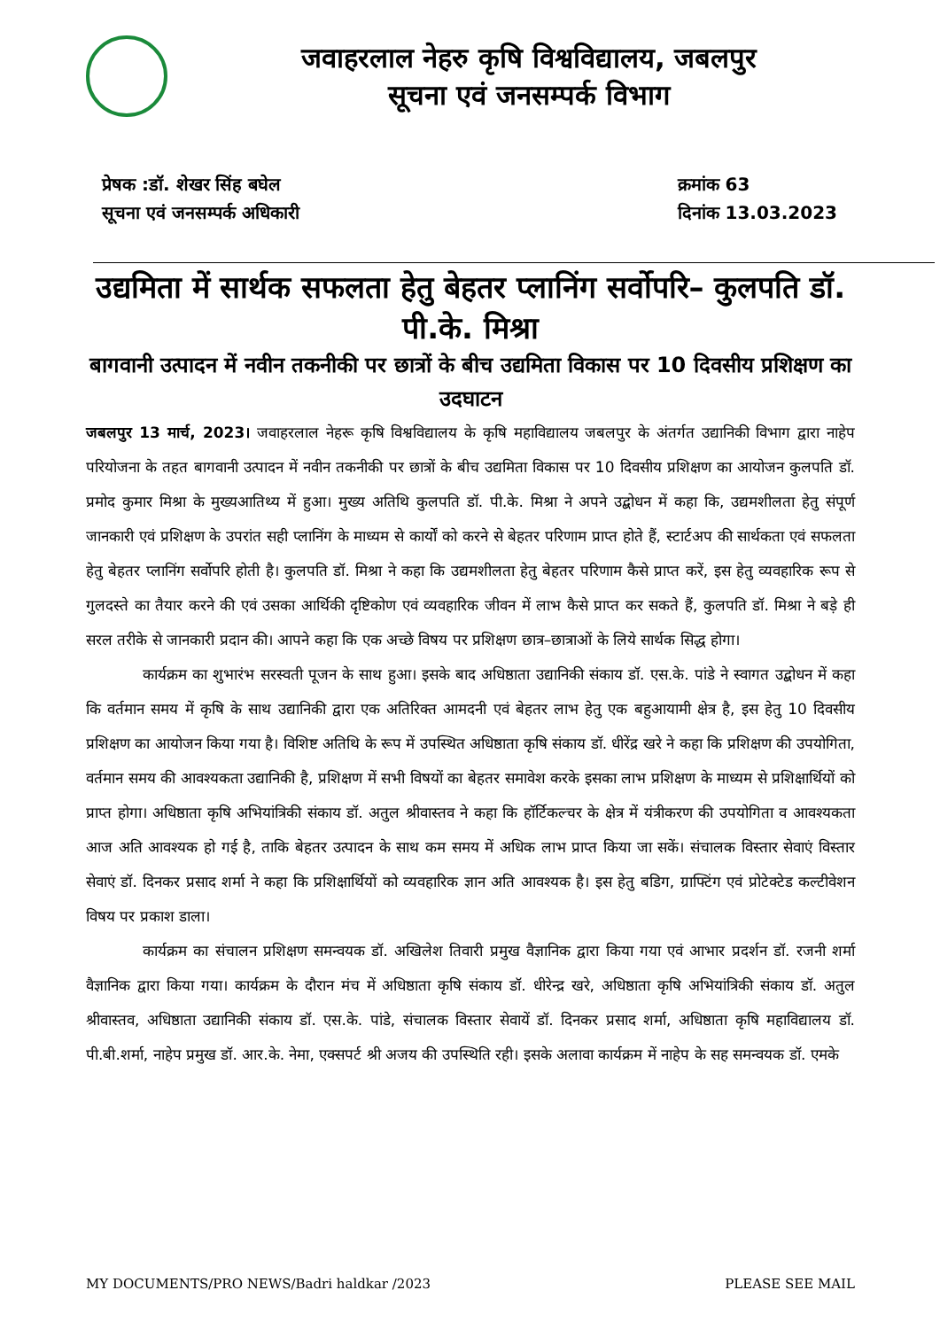जवाहरलाल नेहरु कृषि विश्वविद्यालय, जबलपुर
सूचना एवं जनसम्पर्क विभाग
प्रेषक :डॉ. शेखर सिंह बघेल
सूचना एवं जनसम्पर्क अधिकारी
क्रमांक 63
दिनांक 13.03.2023
उद्यमिता में सार्थक सफलता हेतु बेहतर प्लानिंग सर्वोपरि– कुलपति डॉ. पी.के. मिश्रा
बागवानी उत्पादन में नवीन तकनीकी पर छात्रों के बीच उद्यमिता विकास पर 10 दिवसीय प्रशिक्षण का उदघाटन
जबलपुर 13 मार्च, 2023। जवाहरलाल नेहरू कृषि विश्वविद्यालय के कृषि महाविद्यालय जबलपुर के अंतर्गत उद्यानिकी विभाग द्वारा नाहेप परियोजना के तहत बागवानी उत्पादन में नवीन तकनीकी पर छात्रों के बीच उद्यमिता विकास पर 10 दिवसीय प्रशिक्षण का आयोजन कुलपति डॉ. प्रमोद कुमार मिश्रा के मुख्यआतिथ्य में हुआ। मुख्य अतिथि कुलपति डॉ. पी.के. मिश्रा ने अपने उद्बोधन में कहा कि, उद्यमशीलता हेतु संपूर्ण जानकारी एवं प्रशिक्षण के उपरांत सही प्लानिंग के माध्यम से कार्यों को करने से बेहतर परिणाम प्राप्त होते हैं, स्टार्टअप की सार्थकता एवं सफलता हेतु बेहतर प्लानिंग सर्वोपरि होती है। कुलपति डॉ. मिश्रा ने कहा कि उद्यमशीलता हेतु बेहतर परिणाम कैसे प्राप्त करें, इस हेतु व्यवहारिक रूप से गुलदस्ते का तैयार करने की एवं उसका आर्थिकी दृष्टिकोण एवं व्यवहारिक जीवन में लाभ कैसे प्राप्त कर सकते हैं, कुलपति डॉ. मिश्रा ने बड़े ही सरल तरीके से जानकारी प्रदान की। आपने कहा कि एक अच्छे विषय पर प्रशिक्षण छात्र–छात्राओं के लिये सार्थक सिद्ध होगा।
कार्यक्रम का शुभारंभ सरस्वती पूजन के साथ हुआ। इसके बाद अधिष्ठाता उद्यानिकी संकाय डॉ. एस.के. पांडे ने स्वागत उद्बोधन में कहा कि वर्तमान समय में कृषि के साथ उद्यानिकी द्वारा एक अतिरिक्त आमदनी एवं बेहतर लाभ हेतु एक बहुआयामी क्षेत्र है, इस हेतु 10 दिवसीय प्रशिक्षण का आयोजन किया गया है। विशिष्ट अतिथि के रूप में उपस्थित अधिष्ठाता कृषि संकाय डॉ. धीरेंद्र खरे ने कहा कि प्रशिक्षण की उपयोगिता, वर्तमान समय की आवश्यकता उद्यानिकी है, प्रशिक्षण में सभी विषयों का बेहतर समावेश करके इसका लाभ प्रशिक्षण के माध्यम से प्रशिक्षार्थियों को प्राप्त होगा। अधिष्ठाता कृषि अभियांत्रिकी संकाय डॉ. अतुल श्रीवास्तव ने कहा कि हॉर्टिकल्चर के क्षेत्र में यंत्रीकरण की उपयोगिता व आवश्यकता आज अति आवश्यक हो गई है, ताकि बेहतर उत्पादन के साथ कम समय में अधिक लाभ प्राप्त किया जा सकें। संचालक विस्तार सेवाएं विस्तार सेवाएं डॉ. दिनकर प्रसाद शर्मा ने कहा कि प्रशिक्षार्थियों को व्यवहारिक ज्ञान अति आवश्यक है। इस हेतु बडिग, ग्राफ्टिंग एवं प्रोटेक्टेड कल्टीवेशन विषय पर प्रकाश डाला।
कार्यक्रम का संचालन प्रशिक्षण समन्वयक डॉ. अखिलेश तिवारी प्रमुख वैज्ञानिक द्वारा किया गया एवं आभार प्रदर्शन डॉ. रजनी शर्मा वैज्ञानिक द्वारा किया गया। कार्यक्रम के दौरान मंच में अधिष्ठाता कृषि संकाय डॉ. धीरेन्द्र खरे, अधिष्ठाता कृषि अभियांत्रिकी संकाय डॉ. अतुल श्रीवास्तव, अधिष्ठाता उद्यानिकी संकाय डॉ. एस.के. पांडे, संचालक विस्तार सेवायें डॉ. दिनकर प्रसाद शर्मा, अधिष्ठाता कृषि महाविद्यालय डॉ. पी.बी.शर्मा, नाहेप प्रमुख डॉ. आर.के. नेमा, एक्सपर्ट श्री अजय की उपस्थिति रही। इसके अलावा कार्यक्रम में नाहेप के सह समन्वयक डॉ. एमके
MY DOCUMENTS/PRO NEWS/Badri haldkar /2023 PLEASE SEE MAIL